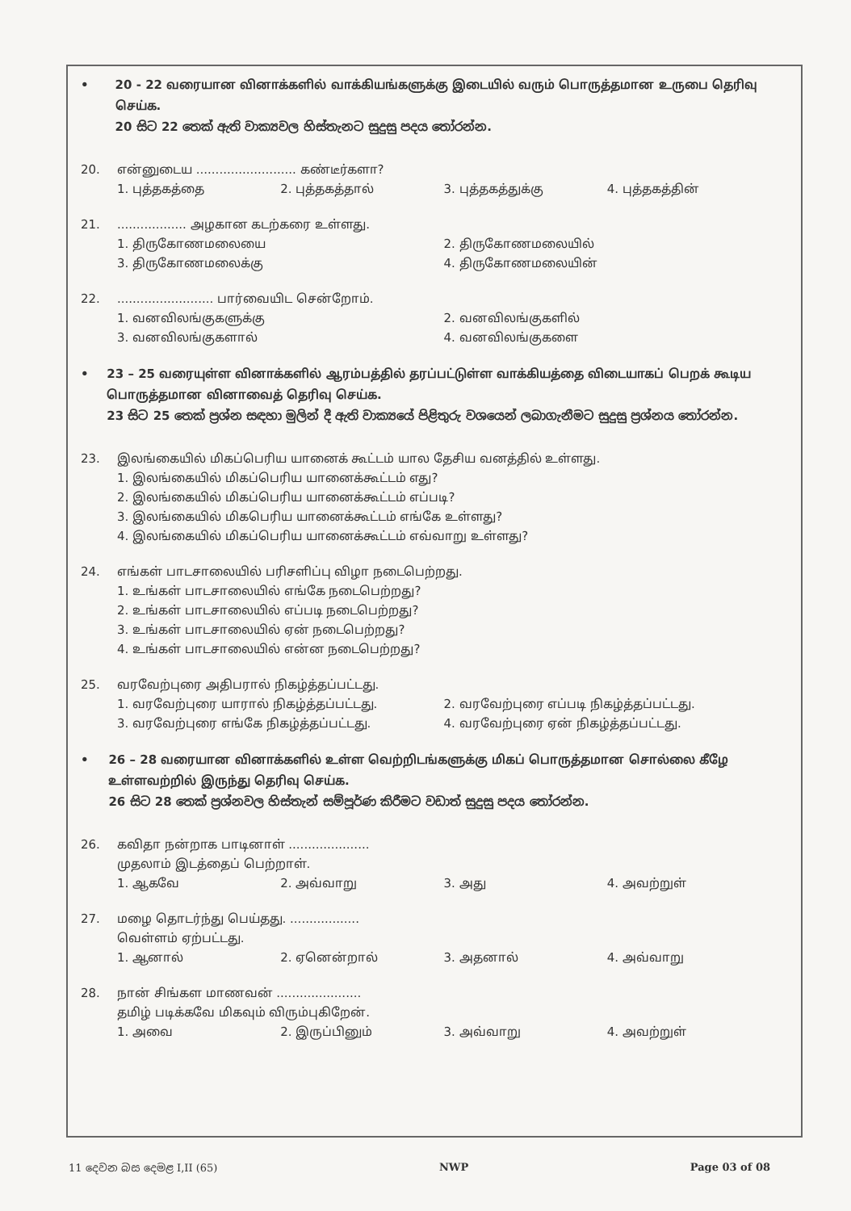• 20 - 22 வரையான வினாக்களில் வாக்கியங்களுக்கு இடையில் வரும் பொருத்தமான உருபை தெரிவு செய்க.
20 සිට 22 තෙක් ඇති වාක්‍යවල හිස්තැනට සුදුසු පදය තෝරන්න.
20. என்னுடைய .......................... கண்டீர்களா?
1. புத்தகத்தை 2. புத்தகத்தால் 3. புத்தகத்துக்கு 4. புத்தகத்தின்
21. .................. அழகான கடற்கரை உள்ளது.
1. திருகோணமலையை 2. திருகோணமலையில் 3. திருகோணமலைக்கு 4. திருகோணமலையின்
22. ......................... பார்வையிட சென்றோம்.
1. வனவிலங்குகளுக்கு 2. வனவிலங்குகளில் 3. வனவிலங்குகளால் 4. வனவிலங்குகளை
• 23 – 25 வரையுள்ள வினாக்களில் ஆரம்பத்தில் தரப்பட்டுள்ள வாக்கியத்தை விடையாகப் பெறக் கூடிய பொருத்தமான வினாவைத் தெரிவு செய்க.
23 සිට 25 තෙක් ප්‍රශ්න සඳහා මුලින් දී ඇති වාක්‍යයේ පිළිතුරු වශයෙන් ලබාගැනීමට සුදුසු ප්‍රශ්නය තෝරන්න.
23. இலங்கையில் மிகப்பெரிய யானைக் கூட்டம் யால தேசிய வனத்தில் உள்ளது.
1. இலங்கையில் மிகப்பெரிய யானைக்கூட்டம் எது?
2. இலங்கையில் மிகப்பெரிய யானைக்கூட்டம் எப்படி?
3. இலங்கையில் மிகபெரிய யானைக்கூட்டம் எங்கே உள்ளது?
4. இலங்கையில் மிகப்பெரிய யானைக்கூட்டம் எவ்வாறு உள்ளது?
24. எங்கள் பாடசாலையில் பரிசளிப்பு விழா நடைபெற்றது.
1. உங்கள் பாடசாலையில் எங்கே நடைபெற்றது?
2. உங்கள் பாடசாலையில் எப்படி நடைபெற்றது?
3. உங்கள் பாடசாலையில் ஏன் நடைபெற்றது?
4. உங்கள் பாடசாலையில் என்ன நடைபெற்றது?
25. வரவேற்புரை அதிபரால் நிகழ்த்தப்பட்டது.
1. வரவேற்புரை யாரால் நிகழ்த்தப்பட்டது. 2. வரவேற்புரை எப்படி நிகழ்த்தப்பட்டது. 3. வரவேற்புரை எங்கே நிகழ்த்தப்பட்டது. 4. வரவேற்புரை ஏன் நிகழ்த்தப்பட்டது.
• 26 – 28 வரையான வினாக்களில் உள்ள வெற்றிடங்களுக்கு மிகப் பொருத்தமான சொல்லை கீழே உள்ளவற்றில் இருந்து தெரிவு செய்க.
26 සිට 28 තෙක් ප්‍රශ්නවල හිස්තැන් සම්පූර්ණ කිරීමට වඩාත් සුදුසු පදය තෝරන්න.
26. கவிதா நன்றாக பாடினாள் .....................
முதலாம் இடத்தைப் பெற்றாள்.
1. ஆகவே 2. அவ்வாறு 3. அது 4. அவற்றுள்
27. மழை தொடர்ந்து பெய்தது. ..................
வெள்ளம் ஏற்பட்டது.
1. ஆனால் 2. ஏனென்றால் 3. அதனால் 4. அவ்வாறு
28. நான் சிங்கள மாணவன் ......................
தமிழ் படிக்கவே மிகவும் விரும்புகிறேன்.
1. அவை 2. இருப்பினும் 3. அவ்வாறு 4. அவற்றுள்
11 දෙවන බස දෙමළ I,II (65) NWP Page 03 of 08